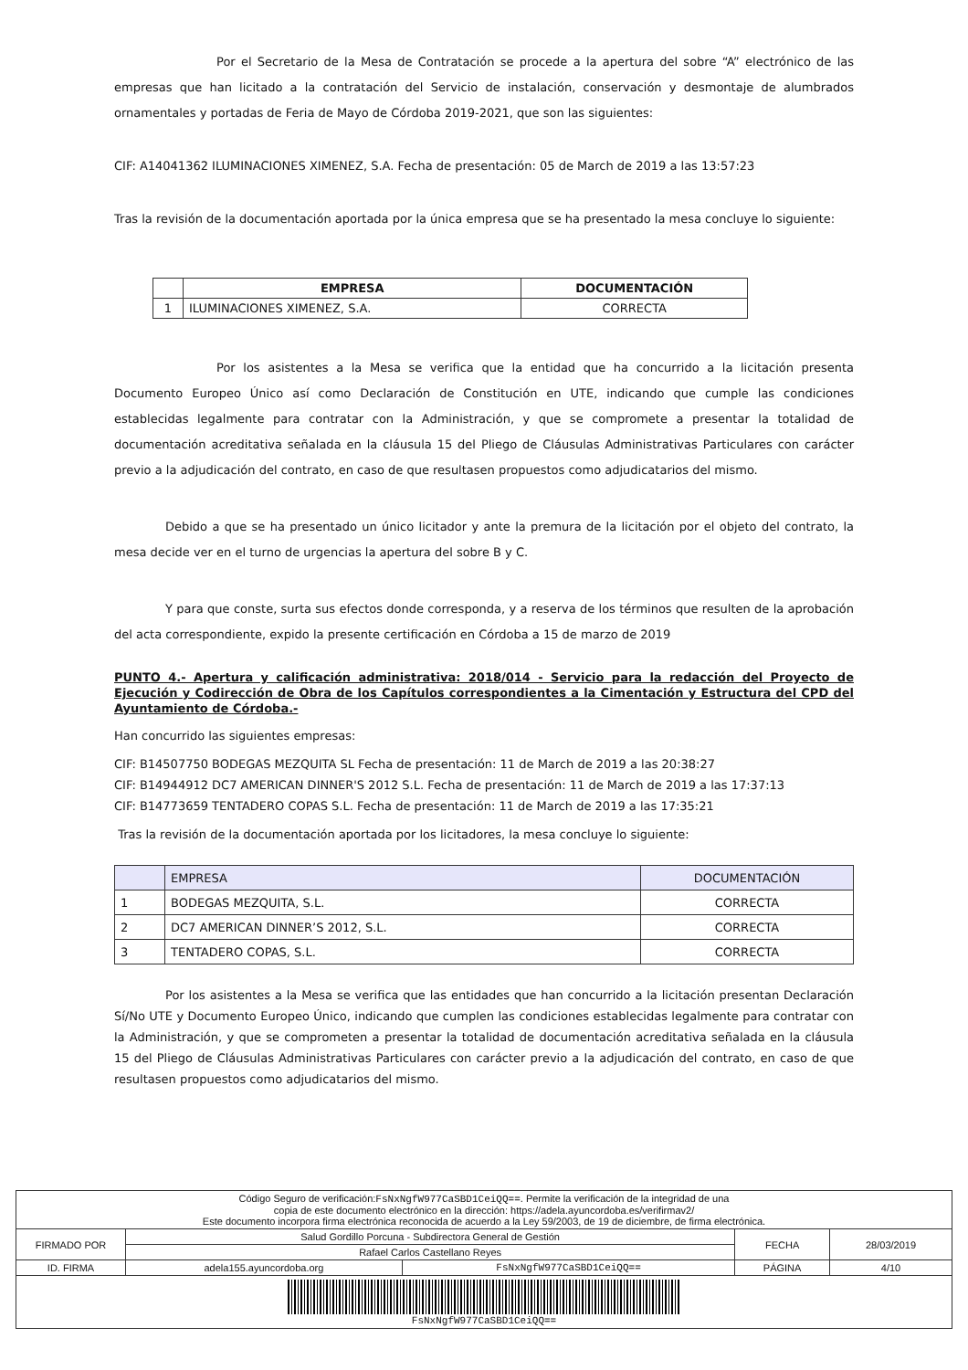Por el Secretario de la Mesa de Contratación se procede a la apertura del sobre “A” electrónico de las empresas que han licitado a la contratación del Servicio de instalación, conservación y desmontaje de alumbrados ornamentales y portadas de Feria de Mayo de Córdoba 2019-2021, que son las siguientes:
CIF: A14041362 ILUMINACIONES XIMENEZ, S.A. Fecha de presentación: 05 de March de 2019 a las 13:57:23
Tras la revisión de la documentación aportada por la única empresa que se ha presentado la mesa concluye lo siguiente:
| | EMPRESA | DOCUMENTACIÓN |
| --- | --- | --- |
| 1 | ILUMINACIONES XIMENEZ, S.A. | CORRECTA |
Por los asistentes a la Mesa se verifica que la entidad que ha concurrido a la licitación presenta Documento Europeo Único así como Declaración de Constitución en UTE, indicando que cumple las condiciones establecidas legalmente para contratar con la Administración, y que se compromete a presentar la totalidad de documentación acreditativa señalada en la cláusula 15 del Pliego de Cláusulas Administrativas Particulares con carácter previo a la adjudicación del contrato, en caso de que resultasen propuestos como adjudicatarios del mismo.
Debido a que se ha presentado un único licitador y ante la premura de la licitación por el objeto del contrato, la mesa decide ver en el turno de urgencias la apertura del sobre B y C.
Y para que conste, surta sus efectos donde corresponda, y a reserva de los términos que resulten de la aprobación del acta correspondiente, expido la presente certificación en Córdoba a 15 de marzo de 2019
PUNTO 4.- Apertura y calificación administrativa: 2018/014 - Servicio para la redacción del Proyecto de Ejecución y Codirección de Obra de los Capítulos correspondientes a la Cimentación y Estructura del CPD del Ayuntamiento de Córdoba.-
Han concurrido las siguientes empresas:
CIF: B14507750 BODEGAS MEZQUITA SL Fecha de presentación: 11 de March de 2019 a las 20:38:27
CIF: B14944912 DC7 AMERICAN DINNER'S 2012 S.L. Fecha de presentación: 11 de March de 2019 a las 17:37:13
CIF: B14773659 TENTADERO COPAS S.L. Fecha de presentación: 11 de March de 2019 a las 17:35:21
Tras la revisión de la documentación aportada por los licitadores, la mesa concluye lo siguiente:
| | EMPRESA | DOCUMENTACIÓN |
| 1 | BODEGAS MEZQUITA, S.L. | CORRECTA |
| 2 | DC7 AMERICAN DINNER’S 2012, S.L. | CORRECTA |
| 3 | TENTADERO COPAS, S.L. | CORRECTA |
Por los asistentes a la Mesa se verifica que las entidades que han concurrido a la licitación presentan Declaración Sí/No UTE y Documento Europeo Único, indicando que cumplen las condiciones establecidas legalmente para contratar con la Administración, y que se comprometen a presentar la totalidad de documentación acreditativa señalada en la cláusula 15 del Pliego de Cláusulas Administrativas Particulares con carácter previo a la adjudicación del contrato, en caso de que resultasen propuestos como adjudicatarios del mismo.
| Código Seguro de verificación: FsNxNgfW977CaSBD1CeiQQ== . Permite la verificación de la integridad de una copia de este documento electrónico en la dirección: https://adela.ayuncordoba.es/verifirmav2/ Este documento incorpora firma electrónica reconocida de acuerdo a la Ley 59/2003, de 19 de diciembre, de firma electrónica. | | | | |
| FIRMADO POR | Salud Gordillo Porcuna - Subdirectora General de Gestión | | FECHA | 28/03/2019 |
| | Rafael Carlos Castellano Reyes | | | |
| ID. FIRMA | adela155.ayuncordoba.org | FsNxNgfW977CaSBD1CeiQQ== | PÁGINA | 4/10 |
| FsNxNgfW977CaSBD1CeiQQ== | | | | |